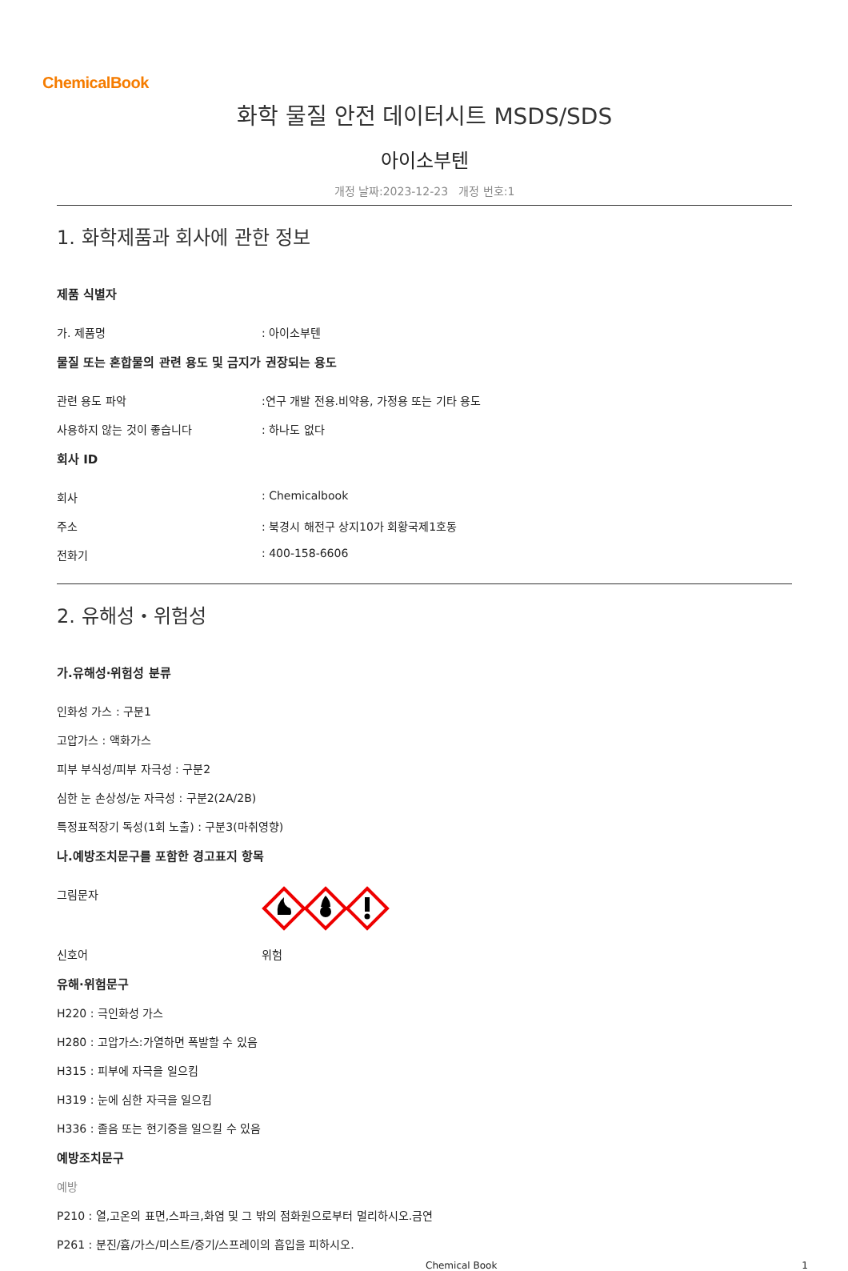ChemicalBook
화학 물질 안전 데이터시트 MSDS/SDS
아이소부텐
개정 날짜:2023-12-23 개정 번호:1
1. 화학제품과 회사에 관한 정보
제품 식별자
가. 제품명 : 아이소부텐
물질 또는 혼합물의 관련 용도 및 금지가 권장되는 용도
관련 용도 파악 :연구 개발 전용.비약용, 가정용 또는 기타 용도
사용하지 않는 것이 좋습니다 : 하나도 없다
회사 ID
회사 : Chemicalbook
주소 : 북경시 해전구 상지10가 회황국제1호동
전화기 : 400-158-6606
2. 유해성・위험성
가.유해성·위험성 분류
인화성 가스 : 구분1
고압가스 : 액화가스
피부 부식성/피부 자극성 : 구분2
심한 눈 손상성/눈 자극성 : 구분2(2A/2B)
특정표적장기 독성(1회 노출) : 구분3(마취영향)
나.예방조치문구를 포함한 경고표지 항목
그림문자
신호어 위험
유해·위험문구
H220 : 극인화성 가스
H280 : 고압가스:가열하면 폭발할 수 있음
H315 : 피부에 자극을 일으킴
H319 : 눈에 심한 자극을 일으킴
H336 : 졸음 또는 현기증을 일으킬 수 있음
예방조치문구
예방
P210 : 열,고온의 표면,스파크,화염 및 그 밖의 점화원으로부터 멀리하시오.금연
P261 : 분진/흄/가스/미스트/증기/스프레이의 흡입을 피하시오.
Chemical Book 1